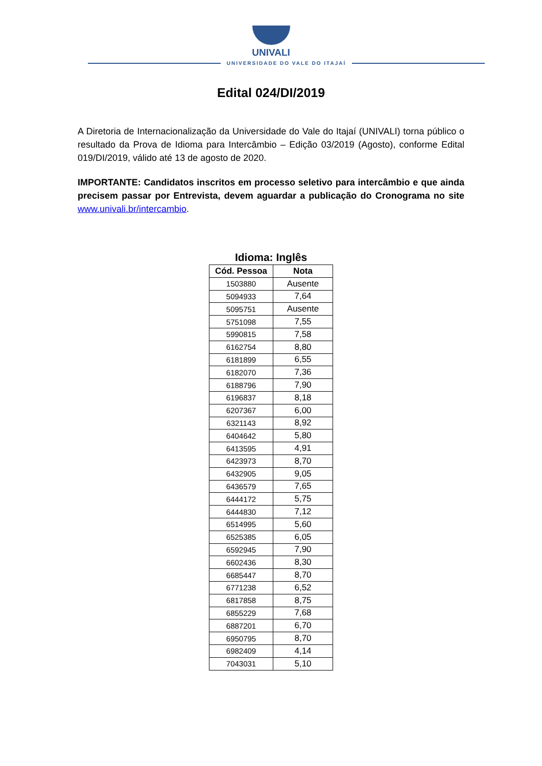UNIVALI
UNIVERSIDADE DO VALE DO ITAJAÍ
Edital 024/DI/2019
A Diretoria de Internacionalização da Universidade do Vale do Itajaí (UNIVALI) torna público o resultado da Prova de Idioma para Intercâmbio – Edição 03/2019 (Agosto), conforme Edital 019/DI/2019, válido até 13 de agosto de 2020.
IMPORTANTE: Candidatos inscritos em processo seletivo para intercâmbio e que ainda precisem passar por Entrevista, devem aguardar a publicação do Cronograma no site www.univali.br/intercambio.
Idioma: Inglês
| Cód. Pessoa | Nota |
| --- | --- |
| 1503880 | Ausente |
| 5094933 | 7,64 |
| 5095751 | Ausente |
| 5751098 | 7,55 |
| 5990815 | 7,58 |
| 6162754 | 8,80 |
| 6181899 | 6,55 |
| 6182070 | 7,36 |
| 6188796 | 7,90 |
| 6196837 | 8,18 |
| 6207367 | 6,00 |
| 6321143 | 8,92 |
| 6404642 | 5,80 |
| 6413595 | 4,91 |
| 6423973 | 8,70 |
| 6432905 | 9,05 |
| 6436579 | 7,65 |
| 6444172 | 5,75 |
| 6444830 | 7,12 |
| 6514995 | 5,60 |
| 6525385 | 6,05 |
| 6592945 | 7,90 |
| 6602436 | 8,30 |
| 6685447 | 8,70 |
| 6771238 | 6,52 |
| 6817858 | 8,75 |
| 6855229 | 7,68 |
| 6887201 | 6,70 |
| 6950795 | 8,70 |
| 6982409 | 4,14 |
| 7043031 | 5,10 |